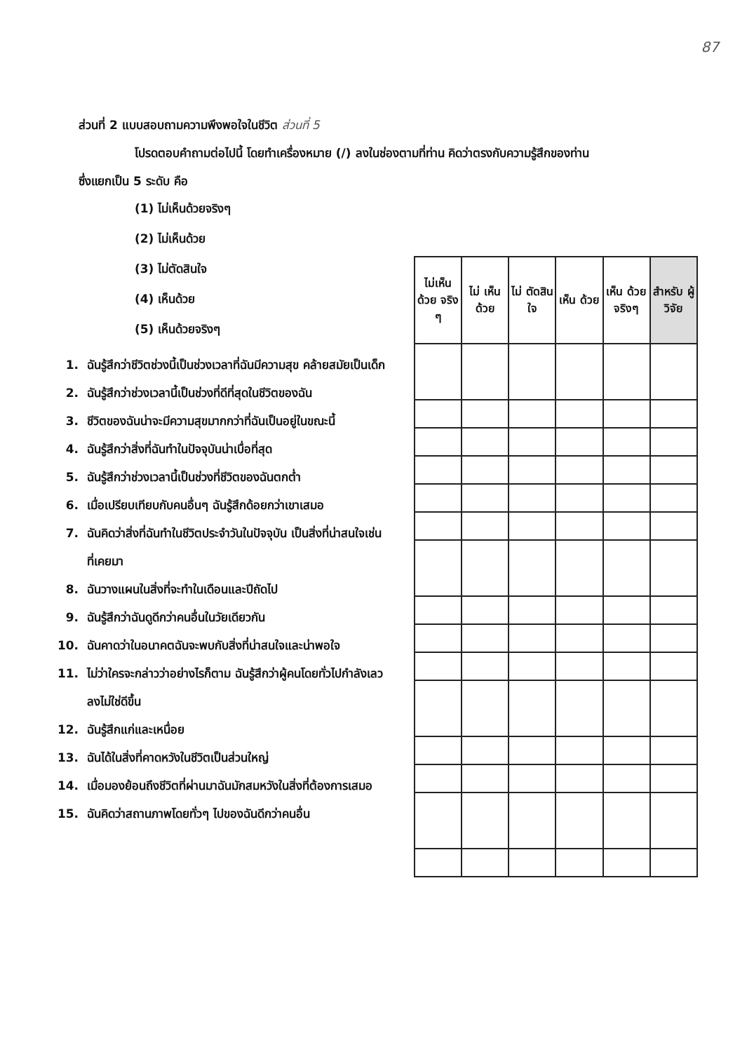87
ส่วนที่ 2 แบบสอบถามความพึงพอใจในชีวิต ส่วนที่ 5
โปรดตอบคำถามต่อไปนี้ โดยทำเครื่องหมาย (/) ลงในช่องตามที่ท่าน คิดว่าตรงกับความรู้สึกของท่าน
ซึ่งแยกเป็น 5 ระดับ คือ
(1) ไม่เห็นด้วยจริงๆ
(2) ไม่เห็นด้วย
(3) ไม่ตัดสินใจ
(4) เห็นด้วย
(5) เห็นด้วยจริงๆ
1. ฉันรู้สึกว่าชีวิตช่วงนี้เป็นช่วงเวลาที่ฉันมีความสุข คล้ายสมัยเป็นเด็ก
2. ฉันรู้สึกว่าช่วงเวลานี้เป็นช่วงที่ดีที่สุดในชีวิตของฉัน
3. ชีวิตของฉันน่าจะมีความสุขมากกว่าที่ฉันเป็นอยู่ในขณะนี้
4. ฉันรู้สึกว่าสิ่งที่ฉันทำในปัจจุบันน่าเบื่อที่สุด
5. ฉันรู้สึกว่าช่วงเวลานี้เป็นช่วงที่ชีวิตของฉันตกต่ำ
6. เมื่อเปรียบเทียบกับคนอื่นๆ ฉันรู้สึกด้อยกว่าเขาเสมอ
7. ฉันคิดว่าสิ่งที่ฉันทำในชีวิตประจำวันในปัจจุบัน เป็นสิ่งที่น่าสนใจเช่นที่เคยมา
8. ฉันวางแผนในสิ่งที่จะทำในเดือนและปีถัดไป
9. ฉันรู้สึกว่าฉันดูดีกว่าคนอื่นในวัยเดียวกัน
10. ฉันคาดว่าในอนาคตฉันจะพบกับสิ่งที่น่าสนใจและน่าพอใจ
11. ไม่ว่าใครจะกล่าวว่าอย่างไรก็ตาม ฉันรู้สึกว่าผู้คนโดยทั่วไปกำลังเลวลงไม่ใช่ดีขึ้น
12. ฉันรู้สึกแก่และเหนื่อย
13. ฉันได้ในสิ่งที่คาดหวังในชีวิตเป็นส่วนใหญ่
14. เมื่อมองย้อนถึงชีวิตที่ผ่านมาฉันมักสมหวังในสิ่งที่ต้องการเสมอ
15. ฉันคิดว่าสถานภาพโดยทั่วๆ ไปของฉันดีกว่าคนอื่น
| ไม่เห็น ด้วย จริง ๆ | ไม่ เห็น ด้วย | ไม่ ตัดสิน ใจ | เห็น ด้วย | เห็น ด้วย จริงๆ | สำหรับ ผู้วิจัย |
| --- | --- | --- | --- | --- | --- |